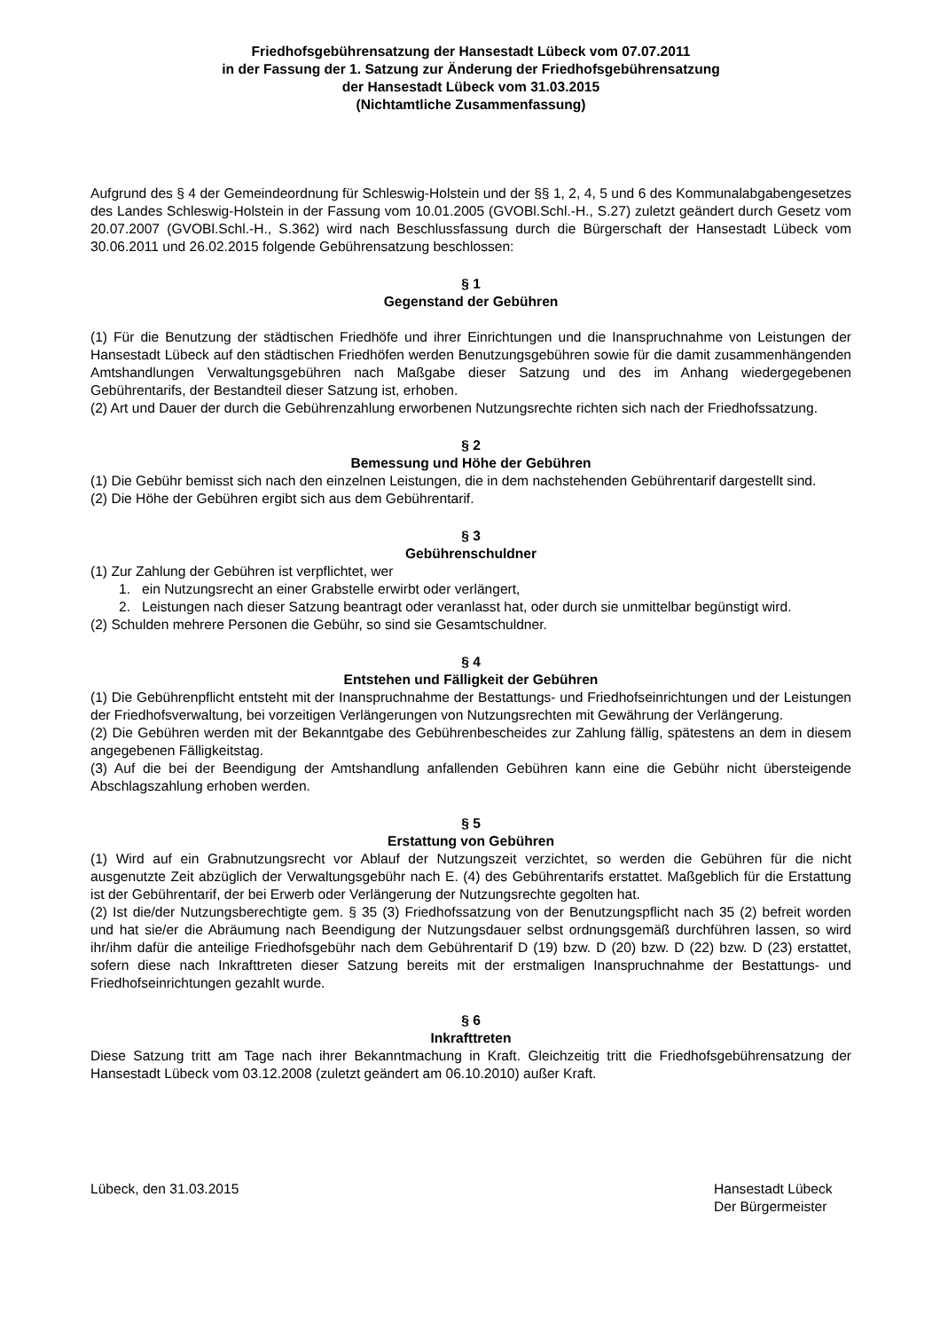Friedhofsgebührensatzung der Hansestadt Lübeck vom 07.07.2011
in der Fassung der 1. Satzung zur Änderung der Friedhofsgebührensatzung
der Hansestadt Lübeck vom 31.03.2015
(Nichtamtliche Zusammenfassung)
Aufgrund des § 4 der Gemeindeordnung für Schleswig-Holstein und der §§ 1, 2, 4, 5 und 6 des Kommunalabgabengesetzes des Landes Schleswig-Holstein in der Fassung vom 10.01.2005 (GVOBl.Schl.-H., S.27) zuletzt geändert durch Gesetz vom 20.07.2007 (GVOBl.Schl.-H., S.362) wird nach Beschlussfassung durch die Bürgerschaft der Hansestadt Lübeck vom 30.06.2011 und 26.02.2015 folgende Gebührensatzung beschlossen:
§ 1
Gegenstand der Gebühren
(1) Für die Benutzung der städtischen Friedhöfe und ihrer Einrichtungen und die Inanspruchnahme von Leistungen der Hansestadt Lübeck auf den städtischen Friedhöfen werden Benutzungsgebühren sowie für die damit zusammenhängenden Amtshandlungen Verwaltungsgebühren nach Maßgabe dieser Satzung und des im Anhang wiedergegebenen Gebührentarifs, der Bestandteil dieser Satzung ist, erhoben.
(2) Art und Dauer der durch die Gebührenzahlung erworbenen Nutzungsrechte richten sich nach der Friedhofssatzung.
§ 2
Bemessung und Höhe der Gebühren
(1) Die Gebühr bemisst sich nach den einzelnen Leistungen, die in dem nachstehenden Gebührentarif dargestellt sind.
(2) Die Höhe der Gebühren ergibt sich aus dem Gebührentarif.
§ 3
Gebührenschuldner
(1) Zur Zahlung der Gebühren ist verpflichtet, wer
1. ein Nutzungsrecht an einer Grabstelle erwirbt oder verlängert,
2. Leistungen nach dieser Satzung beantragt oder veranlasst hat, oder durch sie unmittelbar begünstigt wird.
(2) Schulden mehrere Personen die Gebühr, so sind sie Gesamtschuldner.
§ 4
Entstehen und Fälligkeit der Gebühren
(1) Die Gebührenpflicht entsteht mit der Inanspruchnahme der Bestattungs- und Friedhofseinrichtungen und der Leistungen der Friedhofsverwaltung, bei vorzeitigen Verlängerungen von Nutzungsrechten mit Gewährung der Verlängerung.
(2) Die Gebühren werden mit der Bekanntgabe des Gebührenbescheides zur Zahlung fällig, spätestens an dem in diesem angegebenen Fälligkeitstag.
(3) Auf die bei der Beendigung der Amtshandlung anfallenden Gebühren kann eine die Gebühr nicht übersteigende Abschlagszahlung erhoben werden.
§ 5
Erstattung von Gebühren
(1) Wird auf ein Grabnutzungsrecht vor Ablauf der Nutzungszeit verzichtet, so werden die Gebühren für die nicht ausgenutzte Zeit abzüglich der Verwaltungsgebühr nach E. (4) des Gebührentarifs erstattet. Maßgeblich für die Erstattung ist der Gebührentarif, der bei Erwerb oder Verlängerung der Nutzungsrechte gegolten hat.
(2) Ist die/der Nutzungsberechtigte gem. § 35 (3) Friedhofssatzung von der Benutzungspflicht nach 35 (2) befreit worden und hat sie/er die Abräumung nach Beendigung der Nutzungsdauer selbst ordnungsgemäß durchführen lassen, so wird ihr/ihm dafür die anteilige Friedhofsgebühr nach dem Gebührentarif D (19) bzw. D (20) bzw. D (22) bzw. D (23) erstattet, sofern diese nach Inkrafttreten dieser Satzung bereits mit der erstmaligen Inanspruchnahme der Bestattungs- und Friedhofseinrichtungen gezahlt wurde.
§ 6
Inkrafttreten
Diese Satzung tritt am Tage nach ihrer Bekanntmachung in Kraft. Gleichzeitig tritt die Friedhofsgebührensatzung der Hansestadt Lübeck vom 03.12.2008 (zuletzt geändert am 06.10.2010) außer Kraft.
Lübeck, den 31.03.2015 Hansestadt Lübeck
Der Bürgermeister